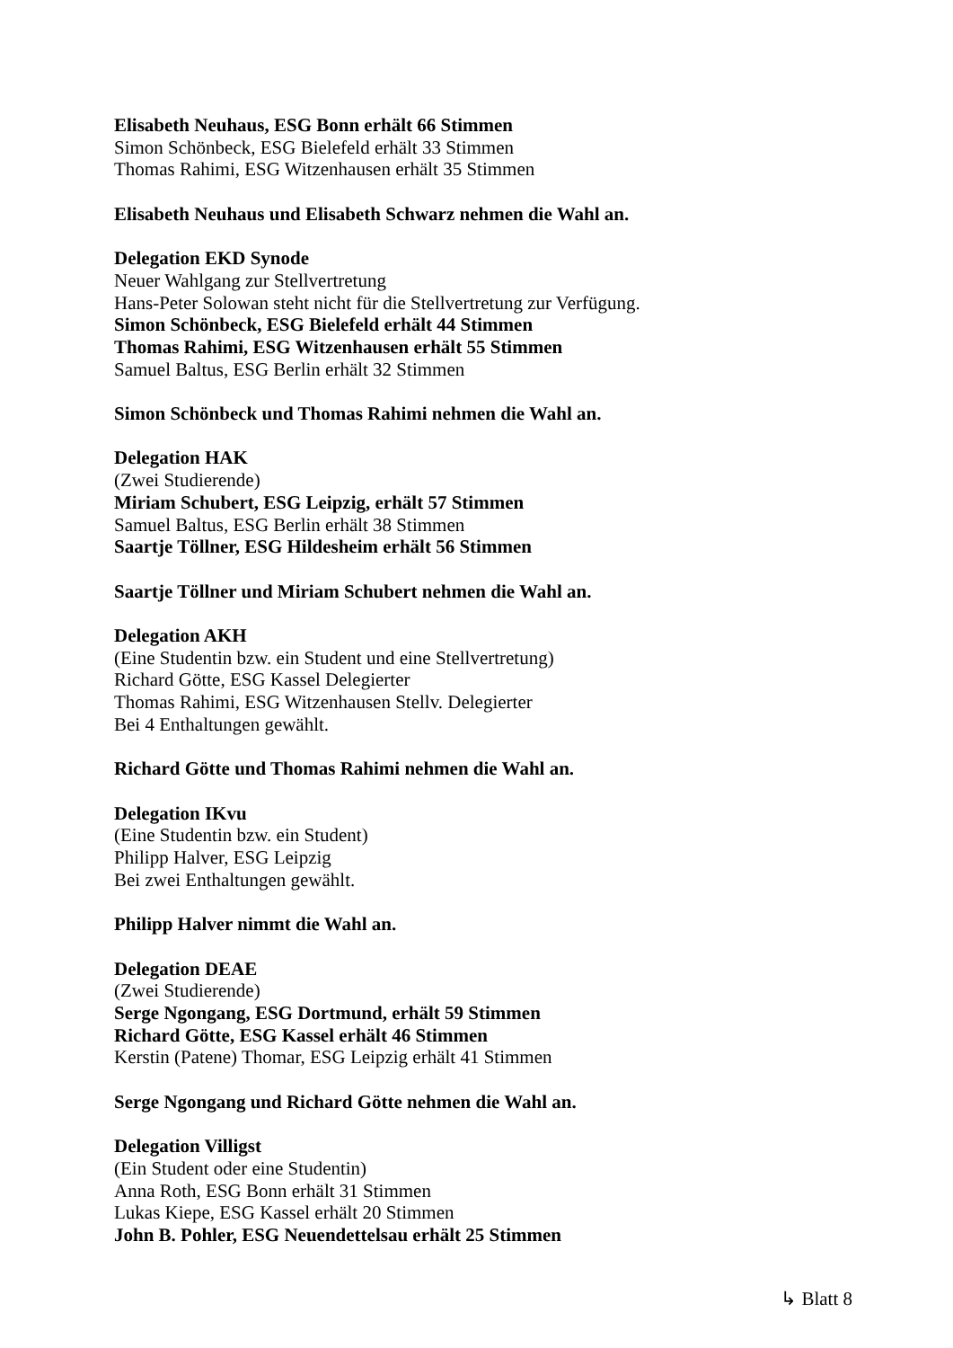Elisabeth Neuhaus, ESG Bonn erhält 66 Stimmen
Simon Schönbeck, ESG Bielefeld erhält 33 Stimmen
Thomas Rahimi, ESG Witzenhausen erhält 35 Stimmen
Elisabeth Neuhaus und Elisabeth Schwarz nehmen die Wahl an.
Delegation EKD Synode
Neuer Wahlgang zur Stellvertretung
Hans-Peter Solowan steht nicht für die Stellvertretung zur Verfügung.
Simon Schönbeck, ESG Bielefeld erhält 44 Stimmen
Thomas Rahimi, ESG Witzenhausen erhält 55 Stimmen
Samuel Baltus, ESG Berlin erhält 32 Stimmen
Simon Schönbeck und Thomas Rahimi nehmen die Wahl an.
Delegation HAK
(Zwei Studierende)
Miriam Schubert, ESG Leipzig, erhält 57 Stimmen
Samuel Baltus, ESG Berlin erhält 38 Stimmen
Saartje Töllner, ESG Hildesheim erhält 56 Stimmen
Saartje Töllner und Miriam Schubert nehmen die Wahl an.
Delegation AKH
(Eine Studentin bzw. ein Student und eine Stellvertretung)
Richard Götte, ESG Kassel Delegierter
Thomas Rahimi, ESG Witzenhausen Stellv. Delegierter
Bei 4 Enthaltungen gewählt.
Richard Götte und Thomas Rahimi nehmen die Wahl an.
Delegation IKvu
(Eine Studentin bzw. ein Student)
Philipp Halver, ESG Leipzig
Bei zwei Enthaltungen gewählt.
Philipp Halver nimmt die Wahl an.
Delegation DEAE
(Zwei Studierende)
Serge Ngongang, ESG Dortmund, erhält 59 Stimmen
Richard Götte, ESG Kassel erhält 46 Stimmen
Kerstin (Patene) Thomar, ESG Leipzig erhält 41 Stimmen
Serge Ngongang und Richard Götte nehmen die Wahl an.
Delegation Villigst
(Ein Student oder eine Studentin)
Anna Roth, ESG Bonn erhält 31 Stimmen
Lukas Kiepe, ESG Kassel erhält 20 Stimmen
John B. Pohler, ESG Neuendettelsau erhält 25 Stimmen
↳ Blatt 8